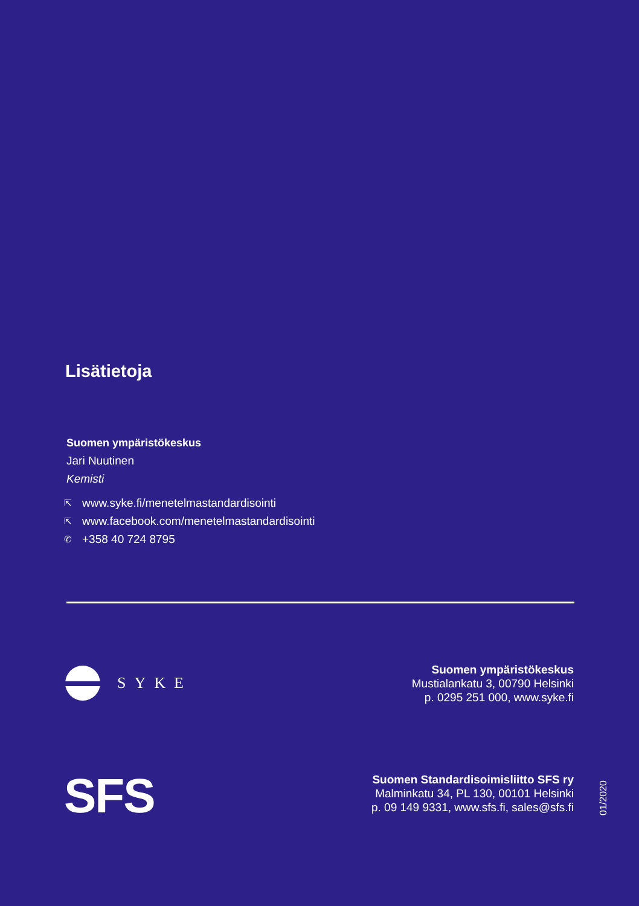Lisätietoja
Suomen ympäristökeskus
Jari Nuutinen
Kemisti
⇱ www.syke.fi/menetelmastandardisointi
⇱ www.facebook.com/menetelmastandardisointi
✆ +358 40 724 8795
SYKE
Suomen ympäristökeskus
Mustialankatu 3, 00790 Helsinki
p. 0295 251 000, www.syke.fi
SFS
Suomen Standardisoimisliitto SFS ry
Malminkatu 34, PL 130, 00101 Helsinki
p. 09 149 9331, www.sfs.fi, sales@sfs.fi
01/2020